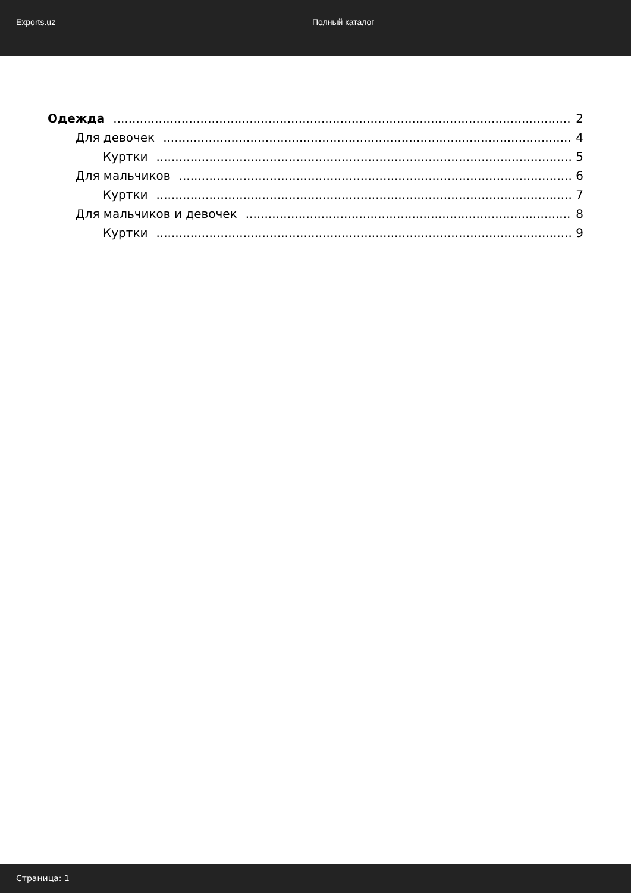Exports.uz Полный каталог
Одежда 2
Для девочек 4
Куртки 5
Для мальчиков 6
Куртки 7
Для мальчиков и девочек 8
Куртки 9
Страница: 1